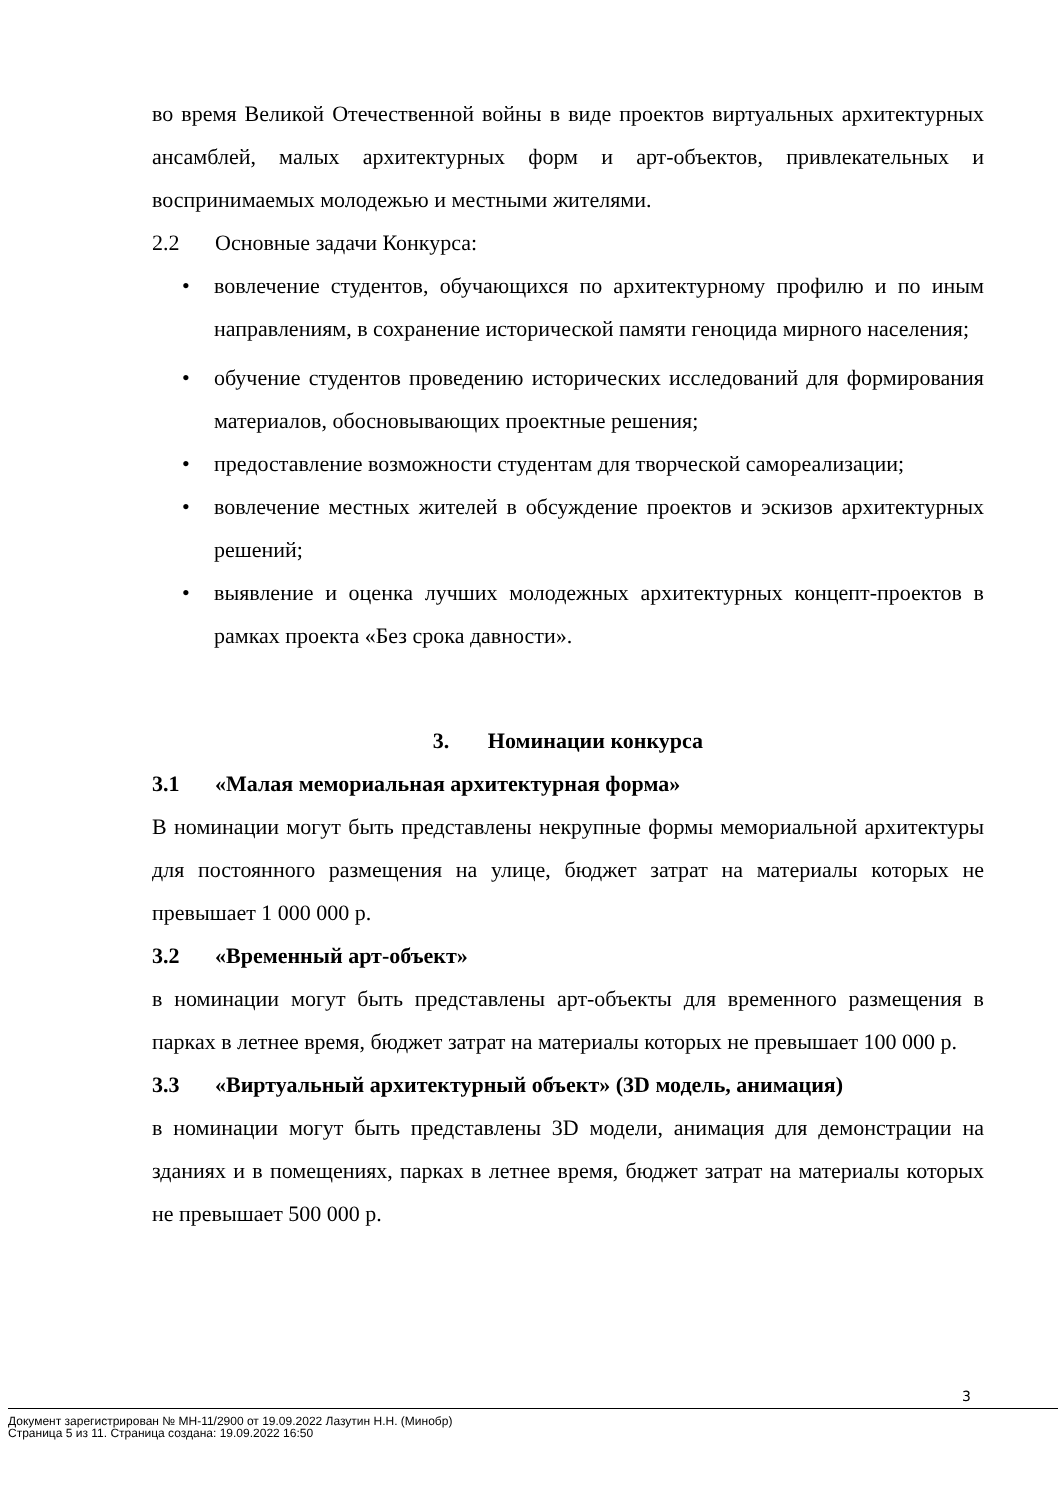во время Великой Отечественной войны в виде проектов виртуальных архитектурных ансамблей, малых архитектурных форм и арт-объектов, привлекательных и воспринимаемых молодежью и местными жителями.
2.2 Основные задачи Конкурса:
•
вовлечение студентов, обучающихся по архитектурному профилю и по иным направлениям, в сохранение исторической памяти геноцида мирного населения;
•
обучение студентов проведению исторических исследований для формирования материалов, обосновывающих проектные решения;
•
предоставление возможности студентам для творческой самореализации;
•
вовлечение местных жителей в обсуждение проектов и эскизов архитектурных решений;
•
выявление и оценка лучших молодежных архитектурных концепт-проектов в рамках проекта «Без срока давности».
3. Номинации конкурса
3.1 «Малая мемориальная архитектурная форма»
В номинации могут быть представлены некрупные формы мемориальной архитектуры для постоянного размещения на улице, бюджет затрат на материалы которых не превышает 1 000 000 р.
3.2 «Временный арт-объект»
в номинации могут быть представлены арт-объекты для временного размещения в парках в летнее время, бюджет затрат на материалы которых не превышает 100 000 р.
3.3 «Виртуальный архитектурный объект» (3D модель, анимация)
в номинации могут быть представлены 3D модели, анимация для демонстрации на зданиях и в помещениях, парках в летнее время, бюджет затрат на материалы которых не превышает 500 000 р.
3
Документ зарегистрирован № МН-11/2900 от 19.09.2022 Лазутин Н.Н. (Минобр)
Страница 5 из 11. Страница создана: 19.09.2022 16:50